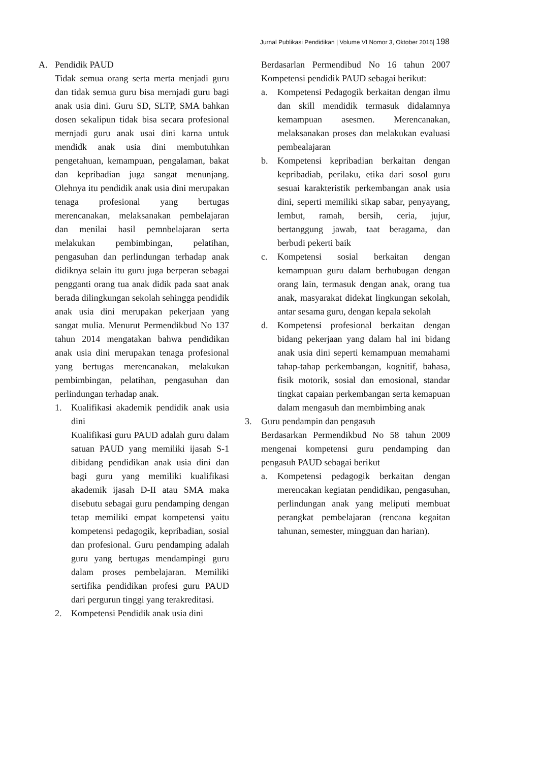Jurnal Publikasi Pendidikan | Volume VI Nomor 3, Oktober 2016| 198
A. Pendidik PAUD
Tidak semua orang serta merta menjadi guru dan tidak semua guru bisa mernjadi guru bagi anak usia dini. Guru SD, SLTP, SMA bahkan dosen sekalipun tidak bisa secara profesional mernjadi guru anak usai dini karna untuk mendidk anak usia dini membutuhkan pengetahuan, kemampuan, pengalaman, bakat dan kepribadian juga sangat menunjang. Olehnya itu pendidik anak usia dini merupakan tenaga profesional yang bertugas merencanakan, melaksanakan pembelajaran dan menilai hasil pemnbelajaran serta melakukan pembimbingan, pelatihan, pengasuhan dan perlindungan terhadap anak didiknya selain itu guru juga berperan sebagai pengganti orang tua anak didik pada saat anak berada dilingkungan sekolah sehingga pendidik anak usia dini merupakan pekerjaan yang sangat mulia. Menurut Permendikbud No 137 tahun 2014 mengatakan bahwa pendidikan anak usia dini merupakan tenaga profesional yang bertugas merencanakan, melakukan pembimbingan, pelatihan, pengasuhan dan perlindungan terhadap anak.
1. Kualifikasi akademik pendidik anak usia dini
Kualifikasi guru PAUD adalah guru dalam satuan PAUD yang memiliki ijasah S-1 dibidang pendidikan anak usia dini dan bagi guru yang memiliki kualifikasi akademik ijasah D-II atau SMA maka disebutu sebagai guru pendamping dengan tetap memiliki empat kompetensi yaitu kompetensi pedagogik, kepribadian, sosial dan profesional. Guru pendamping adalah guru yang bertugas mendampingi guru dalam proses pembelajaran. Memiliki sertifika pendidikan profesi guru PAUD dari pergurun tinggi yang terakreditasi.
2. Kompetensi Pendidik anak usia dini
Berdasarlan Permendibud No 16 tahun 2007 Kompetensi pendidik PAUD sebagai berikut:
a. Kompetensi Pedagogik berkaitan dengan ilmu dan skill mendidik termasuk didalamnya kemampuan asesmen. Merencanakan, melaksanakan proses dan melakukan evaluasi pembealajaran
b. Kompetensi kepribadian berkaitan dengan kepribadiab, perilaku, etika dari sosol guru sesuai karakteristik perkembangan anak usia dini, seperti memiliki sikap sabar, penyayang, lembut, ramah, bersih, ceria, jujur, bertanggung jawab, taat beragama, dan berbudi pekerti baik
c. Kompetensi sosial berkaitan dengan kemampuan guru dalam berhubugan dengan orang lain, termasuk dengan anak, orang tua anak, masyarakat didekat lingkungan sekolah, antar sesama guru, dengan kepala sekolah
d. Kompetensi profesional berkaitan dengan bidang pekerjaan yang dalam hal ini bidang anak usia dini seperti kemampuan memahami tahap-tahap perkembangan, kognitif, bahasa, fisik motorik, sosial dan emosional, standar tingkat capaian perkembangan serta kemapuan dalam mengasuh dan membimbing anak
3. Guru pendampin dan pengasuh
Berdasarkan Permendikbud No 58 tahun 2009 mengenai kompetensi guru pendamping dan pengasuh PAUD sebagai berikut
a. Kompetensi pedagogik berkaitan dengan merencakan kegiatan pendidikan, pengasuhan, perlindungan anak yang meliputi membuat perangkat pembelajaran (rencana kegaitan tahunan, semester, mingguan dan harian).